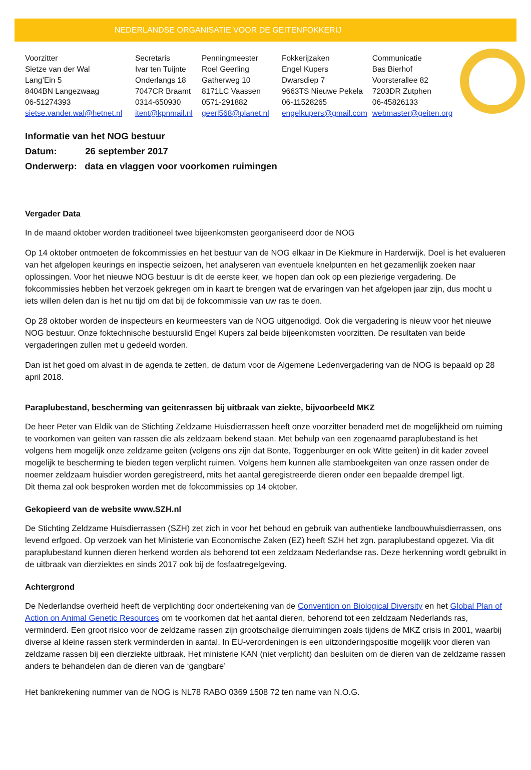NEDERLANDSE ORGANISATIE VOOR DE GEITENFOKKERIJ
| Voorzitter | Secretaris | Penningmeester | Fokkerijzaken | Communicatie |
| Sietze van der Wal | Ivar ten Tuijnte | Roel Geerling | Engel Kupers | Bas Bierhof |
| Lang’Ein 5 | Onderlangs 18 | Gatherweg 10 | Dwarsdiep 7 | Voorsterallee 82 |
| 8404BN Langezwaag | 7047CR Braamt | 8171LC Vaassen | 9663TS Nieuwe Pekela | 7203DR Zutphen |
| 06-51274393 | 0314-650930 | 0571-291882 | 06-11528265 | 06-45826133 |
| sietse.vander.wal@hetnet.nl | itent@kpnmail.nl | geerl568@planet.nl | engelkupers@gmail.com | webmaster@geiten.org |
Informatie van het NOG bestuur
Datum: 26 september 2017
Onderwerp: data en vlaggen voor voorkomen ruimingen
Vergader Data
In de maand oktober worden traditioneel twee bijeenkomsten georganiseerd door de NOG
Op 14 oktober ontmoeten de fokcommissies en het bestuur van de NOG elkaar in De Kiekmure in Harderwijk. Doel is het evalueren van het afgelopen keurings en inspectie seizoen, het analyseren van eventuele knelpunten en het gezamenlijk zoeken naar oplossingen. Voor het nieuwe NOG bestuur is dit de eerste keer, we hopen dan ook op een plezierige vergadering. De fokcommissies hebben het verzoek gekregen om in kaart te brengen wat de ervaringen van het afgelopen jaar zijn, dus mocht u iets willen delen dan is het nu tijd om dat bij de fokcommissie van uw ras te doen.
Op 28 oktober worden de inspecteurs en keurmeesters van de NOG uitgenodigd. Ook die vergadering is nieuw voor het nieuwe NOG bestuur. Onze foktechnische bestuurslid Engel Kupers zal beide bijeenkomsten voorzitten. De resultaten van beide vergaderingen zullen met u gedeeld worden.
Dan ist het goed om alvast in de agenda te zetten, de datum voor de Algemene Ledenvergadering van de NOG is bepaald op 28 april 2018.
Paraplubestand, bescherming van geitenrassen bij uitbraak van ziekte, bijvoorbeeld MKZ
De heer Peter van Eldik van de Stichting Zeldzame Huisdierrassen heeft onze voorzitter benaderd met de mogelijkheid om ruiming te voorkomen van geiten van rassen die als zeldzaam bekend staan. Met behulp van een zogenaamd paraplubestand is het volgens hem mogelijk onze zeldzame geiten (volgens ons zijn dat Bonte, Toggenburger en ook Witte geiten) in dit kader zoveel mogelijk te bescherming te bieden tegen verplicht ruimen. Volgens hem kunnen alle stamboekgeiten van onze rassen onder de noemer zeldzaam huisdier worden geregistreerd, mits het aantal geregistreerde dieren onder een bepaalde drempel ligt.
Dit thema zal ook besproken worden met de fokcommissies op 14 oktober.
Gekopieerd van de website www.SZH.nl
De Stichting Zeldzame Huisdierrassen (SZH) zet zich in voor het behoud en gebruik van authentieke landbouwhuisdierrassen, ons levend erfgoed. Op verzoek van het Ministerie van Economische Zaken (EZ) heeft SZH het zgn. paraplubestand opgezet. Via dit paraplubestand kunnen dieren herkend worden als behorend tot een zeldzaam Nederlandse ras. Deze herkenning wordt gebruikt in de uitbraak van dierziektes en sinds 2017 ook bij de fosfaatregelgeving.
Achtergrond
De Nederlandse overheid heeft de verplichting door ondertekening van de Convention on Biological Diversity en het Global Plan of Action on Animal Genetic Resources om te voorkomen dat het aantal dieren, behorend tot een zeldzaam Nederlands ras, verminderd. Een groot risico voor de zeldzame rassen zijn grootschalige dierruimingen zoals tijdens de MKZ crisis in 2001, waarbij diverse al kleine rassen sterk verminderden in aantal. In EU-verordeningen is een uitzonderingspositie mogelijk voor dieren van zeldzame rassen bij een dierziekte uitbraak. Het ministerie KAN (niet verplicht) dan besluiten om de dieren van de zeldzame rassen anders te behandelen dan de dieren van de ‘gangbare’
Het bankrekening nummer van de NOG is NL78 RABO 0369 1508 72 ten name van N.O.G.